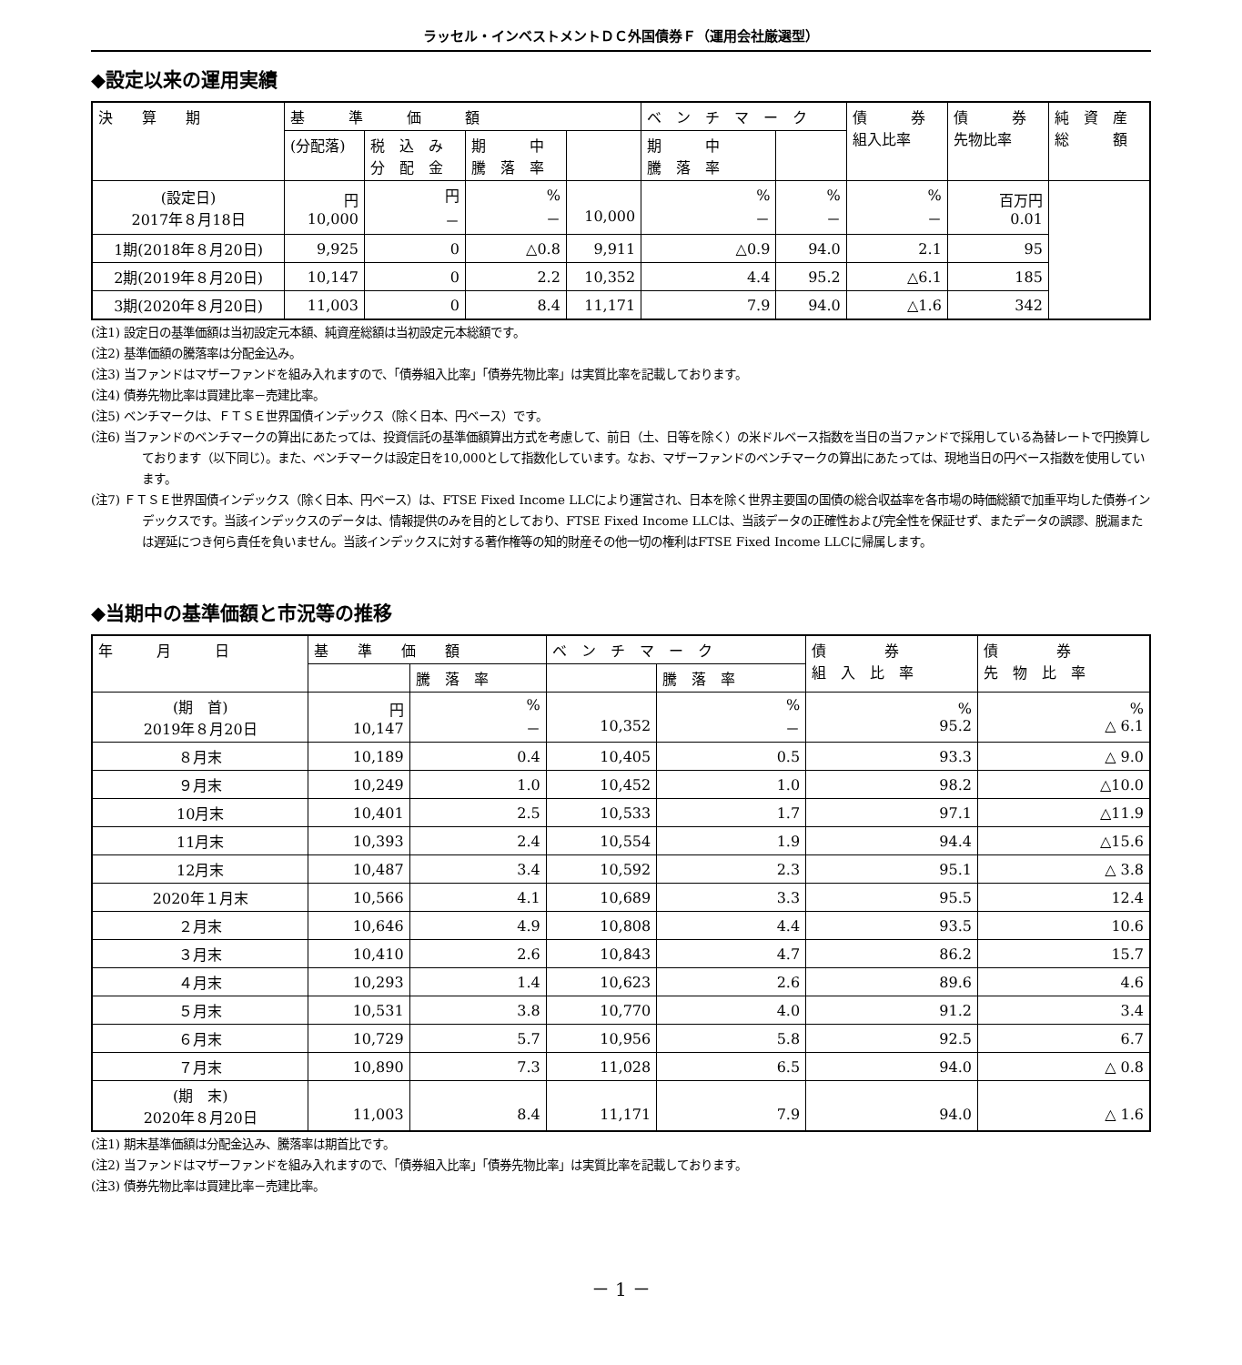ラッセル・インベストメントＤＣ外国債券Ｆ（運用会社厳選型）
◆設定以来の運用実績
| 決 算 期 | 基 準 価 額 | | | | ベ ン チ マ ー ク | | 債 券 組入比率 | 債 券 先物比率 | 純 資 産 総 額 |
| --- | --- | --- | --- | --- | --- | --- | --- | --- | --- |
| | (分配落) | 税 込 み 分 配 金 | 期 中 騰 落 率 | | 期 中 騰 落 率 | | | | |
| (設定日) 2017年８月18日 | 円 10,000 | 円 － | % － | 10,000 | % － | % － | % － | 百万円 0.01 | |
| 1期(2018年８月20日) | 9,925 | 0 | △0.8 | 9,911 | △0.9 | 94.0 | 2.1 | 95 | |
| 2期(2019年８月20日) | 10,147 | 0 | 2.2 | 10,352 | 4.4 | 95.2 | △6.1 | 185 | |
| 3期(2020年８月20日) | 11,003 | 0 | 8.4 | 11,171 | 7.9 | 94.0 | △1.6 | 342 | |
(注1) 設定日の基準価額は当初設定元本額、純資産総額は当初設定元本総額です。
(注2) 基準価額の騰落率は分配金込み。
(注3) 当ファンドはマザーファンドを組み入れますので、「債券組入比率」「債券先物比率」は実質比率を記載しております。
(注4) 債券先物比率は買建比率－売建比率。
(注5) ベンチマークは、ＦＴＳＥ世界国債インデックス（除く日本、円ベース）です。
(注6) 当ファンドのベンチマークの算出にあたっては、投資信託の基準価額算出方式を考慮して、前日（土、日等を除く）の米ドルベース指数を当日の当ファンドで採用している為替レートで円換算しております（以下同じ）。また、ベンチマークは設定日を10,000として指数化しています。なお、マザーファンドのベンチマークの算出にあたっては、現地当日の円ベース指数を使用しています。
(注7) ＦＴＳＥ世界国債インデックス（除く日本、円ベース）は、FTSE Fixed Income LLCにより運営され、日本を除く世界主要国の国債の総合収益率を各市場の時価総額で加重平均した債券インデックスです。当該インデックスのデータは、情報提供のみを目的としており、FTSE Fixed Income LLCは、当該データの正確性および完全性を保証せず、またデータの誤謬、脱漏または遅延につき何ら責任を負いません。当該インデックスに対する著作権等の知的財産その他一切の権利はFTSE Fixed Income LLCに帰属します。
◆当期中の基準価額と市況等の推移
| 年 月 日 | 基 準 価 額 | | ベ ン チ マ ー ク | | 債 券 組 入 比 率 | 債 券 先 物 比 率 |
| --- | --- | --- | --- | --- | --- | --- |
| | | 騰 落 率 | | 騰 落 率 | | |
| (期 首) 2019年８月20日 | 円 10,147 | % － | 10,352 | % － | % 95.2 | % △ 6.1 |
| ８月末 | 10,189 | 0.4 | 10,405 | 0.5 | 93.3 | △ 9.0 |
| ９月末 | 10,249 | 1.0 | 10,452 | 1.0 | 98.2 | △10.0 |
| 10月末 | 10,401 | 2.5 | 10,533 | 1.7 | 97.1 | △11.9 |
| 11月末 | 10,393 | 2.4 | 10,554 | 1.9 | 94.4 | △15.6 |
| 12月末 | 10,487 | 3.4 | 10,592 | 2.3 | 95.1 | △ 3.8 |
| 2020年１月末 | 10,566 | 4.1 | 10,689 | 3.3 | 95.5 | 12.4 |
| ２月末 | 10,646 | 4.9 | 10,808 | 4.4 | 93.5 | 10.6 |
| ３月末 | 10,410 | 2.6 | 10,843 | 4.7 | 86.2 | 15.7 |
| ４月末 | 10,293 | 1.4 | 10,623 | 2.6 | 89.6 | 4.6 |
| ５月末 | 10,531 | 3.8 | 10,770 | 4.0 | 91.2 | 3.4 |
| ６月末 | 10,729 | 5.7 | 10,956 | 5.8 | 92.5 | 6.7 |
| ７月末 | 10,890 | 7.3 | 11,028 | 6.5 | 94.0 | △ 0.8 |
| (期 末) 2020年８月20日 | 11,003 | 8.4 | 11,171 | 7.9 | 94.0 | △ 1.6 |
(注1) 期末基準価額は分配金込み、騰落率は期首比です。
(注2) 当ファンドはマザーファンドを組み入れますので、「債券組入比率」「債券先物比率」は実質比率を記載しております。
(注3) 債券先物比率は買建比率－売建比率。
－ 1 －